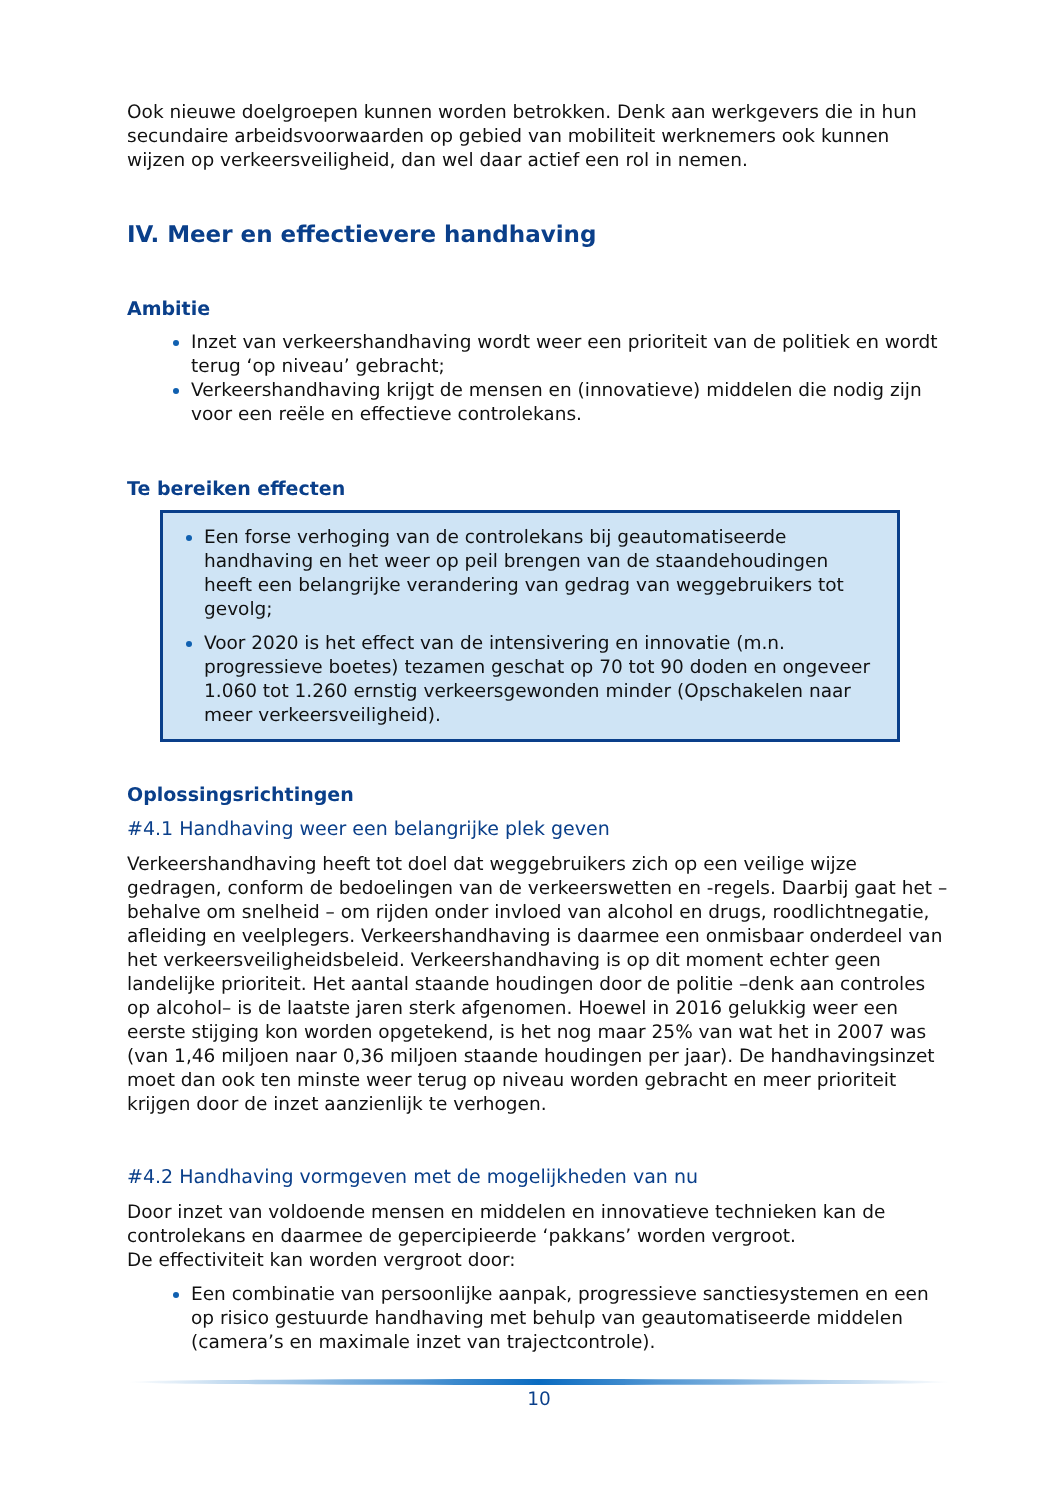Ook nieuwe doelgroepen kunnen worden betrokken. Denk aan werkgevers die in hun secundaire arbeidsvoorwaarden op gebied van mobiliteit werknemers ook kunnen wijzen op verkeersveiligheid, dan wel daar actief een rol in nemen.
IV. Meer en effectievere handhaving
Ambitie
Inzet van verkeershandhaving wordt weer een prioriteit van de politiek en wordt terug ‘op niveau’ gebracht;
Verkeershandhaving krijgt de mensen en (innovatieve) middelen die nodig zijn voor een reële en effectieve controlekans.
Te bereiken effecten
Een forse verhoging van de controlekans bij geautomatiseerde handhaving en het weer op peil brengen van de staandehoudingen heeft een belangrijke verandering van gedrag van weggebruikers tot gevolg;
Voor 2020 is het effect van de intensivering en innovatie (m.n. progressieve boetes) tezamen geschat op 70 tot 90 doden en ongeveer 1.060 tot 1.260 ernstig verkeersgewonden minder (Opschakelen naar meer verkeersveiligheid).
Oplossingsrichtingen
#4.1 Handhaving weer een belangrijke plek geven
Verkeershandhaving heeft tot doel dat weggebruikers zich op een veilige wijze gedragen, conform de bedoelingen van de verkeerswetten en -regels. Daarbij gaat het – behalve om snelheid – om rijden onder invloed van alcohol en drugs, roodlichtnegatie, afleiding en veelplegers. Verkeershandhaving is daarmee een onmisbaar onderdeel van het verkeersveiligheidsbeleid. Verkeershandhaving is op dit moment echter geen landelijke prioriteit. Het aantal staande houdingen door de politie –denk aan controles op alcohol– is de laatste jaren sterk afgenomen. Hoewel in 2016 gelukkig weer een eerste stijging kon worden opgetekend, is het nog maar 25% van wat het in 2007 was (van 1,46 miljoen naar 0,36 miljoen staande houdingen per jaar). De handhavingsinzet moet dan ook ten minste weer terug op niveau worden gebracht en meer prioriteit krijgen door de inzet aanzienlijk te verhogen.
#4.2 Handhaving vormgeven met de mogelijkheden van nu
Door inzet van voldoende mensen en middelen en innovatieve technieken kan de controlekans en daarmee de gepercipieerde ‘pakkans’ worden vergroot.
De effectiviteit kan worden vergroot door:
Een combinatie van persoonlijke aanpak, progressieve sanctiesystemen en een op risico gestuurde handhaving met behulp van geautomatiseerde middelen (camera’s en maximale inzet van trajectcontrole).
10